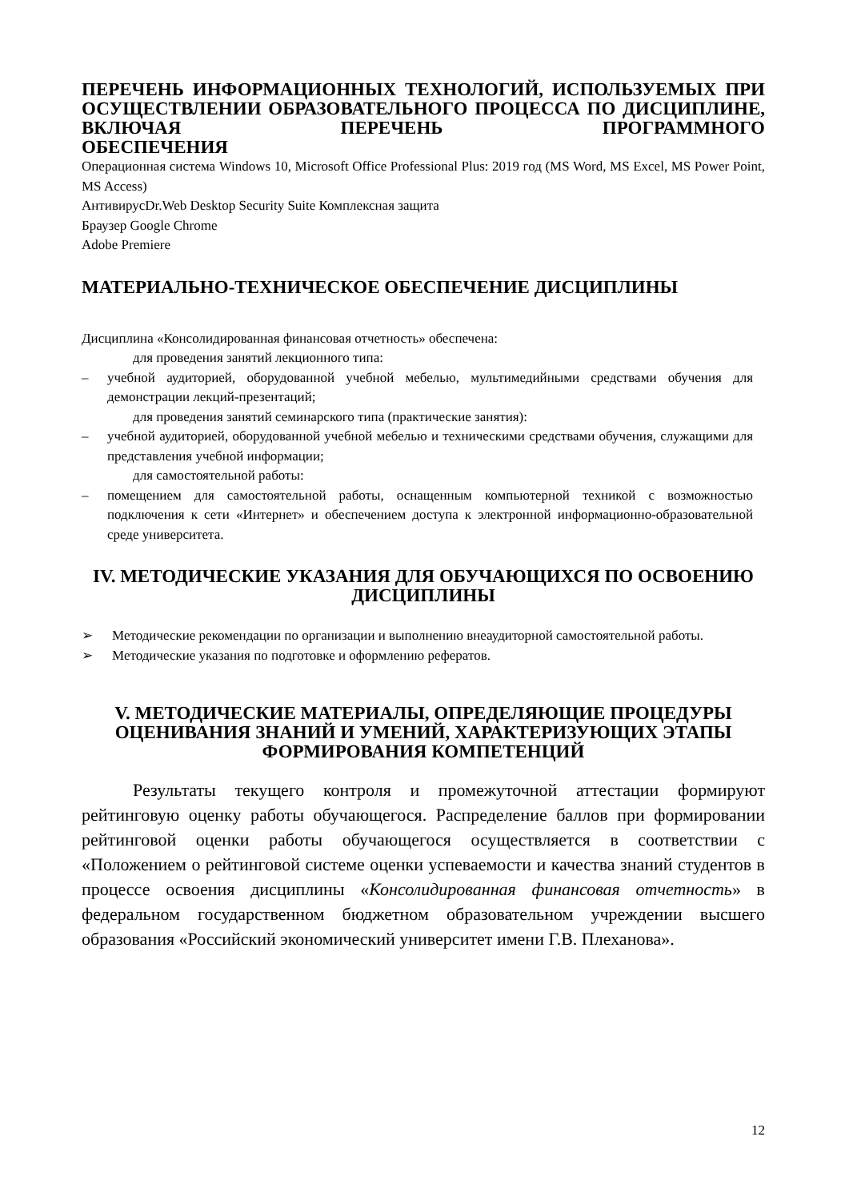ПЕРЕЧЕНЬ ИНФОРМАЦИОННЫХ ТЕХНОЛОГИЙ, ИСПОЛЬЗУЕМЫХ ПРИ ОСУЩЕСТВЛЕНИИ ОБРАЗОВАТЕЛЬНОГО ПРОЦЕССА ПО ДИСЦИПЛИНЕ, ВКЛЮЧАЯ ПЕРЕЧЕНЬ ПРОГРАММНОГО
ОБЕСПЕЧЕНИЯ
Операционная система Windows 10, Microsoft Office Professional Plus: 2019 год (MS Word, MS Excel, MS Power Point, MS Access)
АнтивирусDr.Web Desktop Security Suite Комплексная защита
Браузер Google Chrome
Adobe Premiere
МАТЕРИАЛЬНО-ТЕХНИЧЕСКОЕ ОБЕСПЕЧЕНИЕ ДИСЦИПЛИНЫ
Дисциплина «Консолидированная финансовая отчетность» обеспечена:
для проведения занятий лекционного типа:
– учебной аудиторией, оборудованной учебной мебелью, мультимедийными средствами обучения для демонстрации лекций-презентаций;
для проведения занятий семинарского типа (практические занятия):
– учебной аудиторией, оборудованной учебной мебелью и техническими средствами обучения, служащими для представления учебной информации;
для самостоятельной работы:
– помещением для самостоятельной работы, оснащенным компьютерной техникой с возможностью подключения к сети «Интернет» и обеспечением доступа к электронной информационно-образовательной среде университета.
IV. МЕТОДИЧЕСКИЕ УКАЗАНИЯ ДЛЯ ОБУЧАЮЩИХСЯ ПО ОСВОЕНИЮ ДИСЦИПЛИНЫ
➢ Методические рекомендации по организации и выполнению внеаудиторной самостоятельной работы.
➢ Методические указания по подготовке и оформлению рефератов.
V. МЕТОДИЧЕСКИЕ МАТЕРИАЛЫ, ОПРЕДЕЛЯЮЩИЕ ПРОЦЕДУРЫ ОЦЕНИВАНИЯ ЗНАНИЙ И УМЕНИЙ, ХАРАКТЕРИЗУЮЩИХ ЭТАПЫ ФОРМИРОВАНИЯ КОМПЕТЕНЦИЙ
Результаты текущего контроля и промежуточной аттестации формируют рейтинговую оценку работы обучающегося. Распределение баллов при формировании рейтинговой оценки работы обучающегося осуществляется в соответствии с «Положением о рейтинговой системе оценки успеваемости и качества знаний студентов в процессе освоения дисциплины «Консолидированная финансовая отчетность» в федеральном государственном бюджетном образовательном учреждении высшего образования «Российский экономический университет имени Г.В. Плеханова».
12